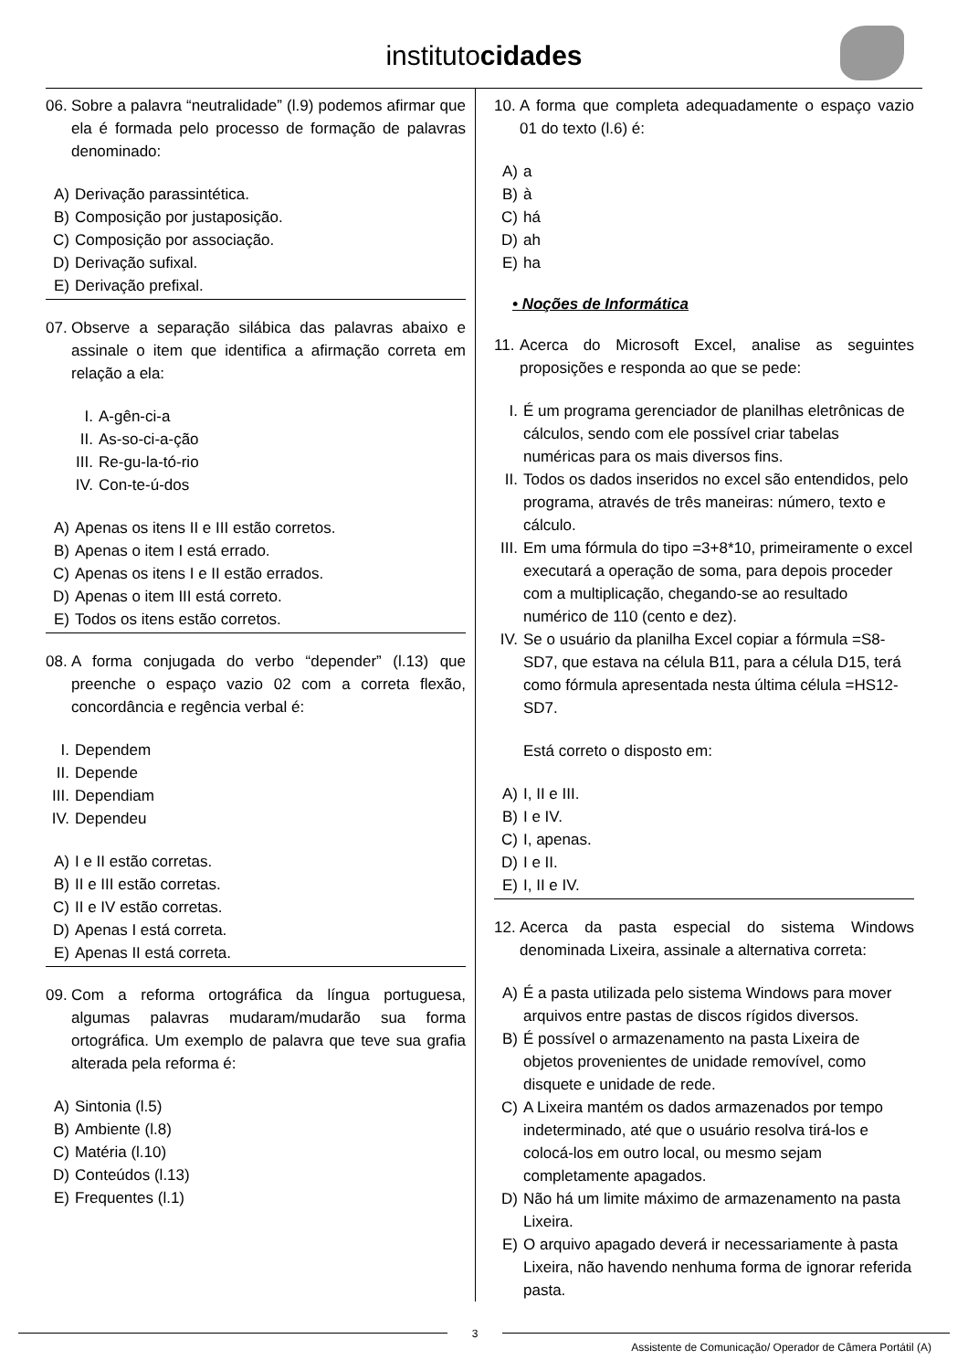institutocidades
06. Sobre a palavra “neutralidade” (l.9) podemos afirmar que ela é formada pelo processo de formação de palavras denominado:
A) Derivação parassintética.
B) Composição por justaposição.
C) Composição por associação.
D) Derivação sufixal.
E) Derivação prefixal.
07. Observe a separação silábica das palavras abaixo e assinale o item que identifica a afirmação correta em relação a ela:
I. A-gên-ci-a
II. As-so-ci-a-ção
III. Re-gu-la-tó-rio
IV. Con-te-ú-dos
A) Apenas os itens II e III estão corretos.
B) Apenas o item I está errado.
C) Apenas os itens I e II estão errados.
D) Apenas o item III está correto.
E) Todos os itens estão corretos.
08. A forma conjugada do verbo “depender” (l.13) que preenche o espaço vazio 02 com a correta flexão, concordância e regência verbal é:
I. Dependem
II. Depende
III. Dependiam
IV. Dependeu
A) I e II estão corretas.
B) II e III estão corretas.
C) II e IV estão corretas.
D) Apenas I está correta.
E) Apenas II está correta.
09. Com a reforma ortográfica da língua portuguesa, algumas palavras mudaram/mudarão sua forma ortográfica. Um exemplo de palavra que teve sua grafia alterada pela reforma é:
A) Sintonia (l.5)
B) Ambiente (l.8)
C) Matéria (l.10)
D) Conteúdos (l.13)
E) Frequentes (l.1)
10. A forma que completa adequadamente o espaço vazio 01 do texto (l.6) é:
A) a
B) à
C) há
D) ah
E) ha
• Noções de Informática
11. Acerca do Microsoft Excel, analise as seguintes proposições e responda ao que se pede:
I. É um programa gerenciador de planilhas eletrônicas de cálculos, sendo com ele possível criar tabelas numéricas para os mais diversos fins.
II. Todos os dados inseridos no excel são entendidos, pelo programa, através de três maneiras: número, texto e cálculo.
III. Em uma fórmula do tipo =3+8*10, primeiramente o excel executará a operação de soma, para depois proceder com a multiplicação, chegando-se ao resultado numérico de 110 (cento e dez).
IV. Se o usuário da planilha Excel copiar a fórmula =S8-SD7, que estava na célula B11, para a célula D15, terá como fórmula apresentada nesta última célula =HS12-SD7.
Está correto o disposto em:
A) I, II e III.
B) I e IV.
C) I, apenas.
D) I e II.
E) I, II e IV.
12. Acerca da pasta especial do sistema Windows denominada Lixeira, assinale a alternativa correta:
A) É a pasta utilizada pelo sistema Windows para mover arquivos entre pastas de discos rígidos diversos.
B) É possível o armazenamento na pasta Lixeira de objetos provenientes de unidade removível, como disquete e unidade de rede.
C) A Lixeira mantém os dados armazenados por tempo indeterminado, até que o usuário resolva tirá-los e colocá-los em outro local, ou mesmo sejam completamente apagados.
D) Não há um limite máximo de armazenamento na pasta Lixeira.
E) O arquivo apagado deverá ir necessariamente à pasta Lixeira, não havendo nenhuma forma de ignorar referida pasta.
3
Assistente de Comunicação/ Operador de Câmera Portátil (A)